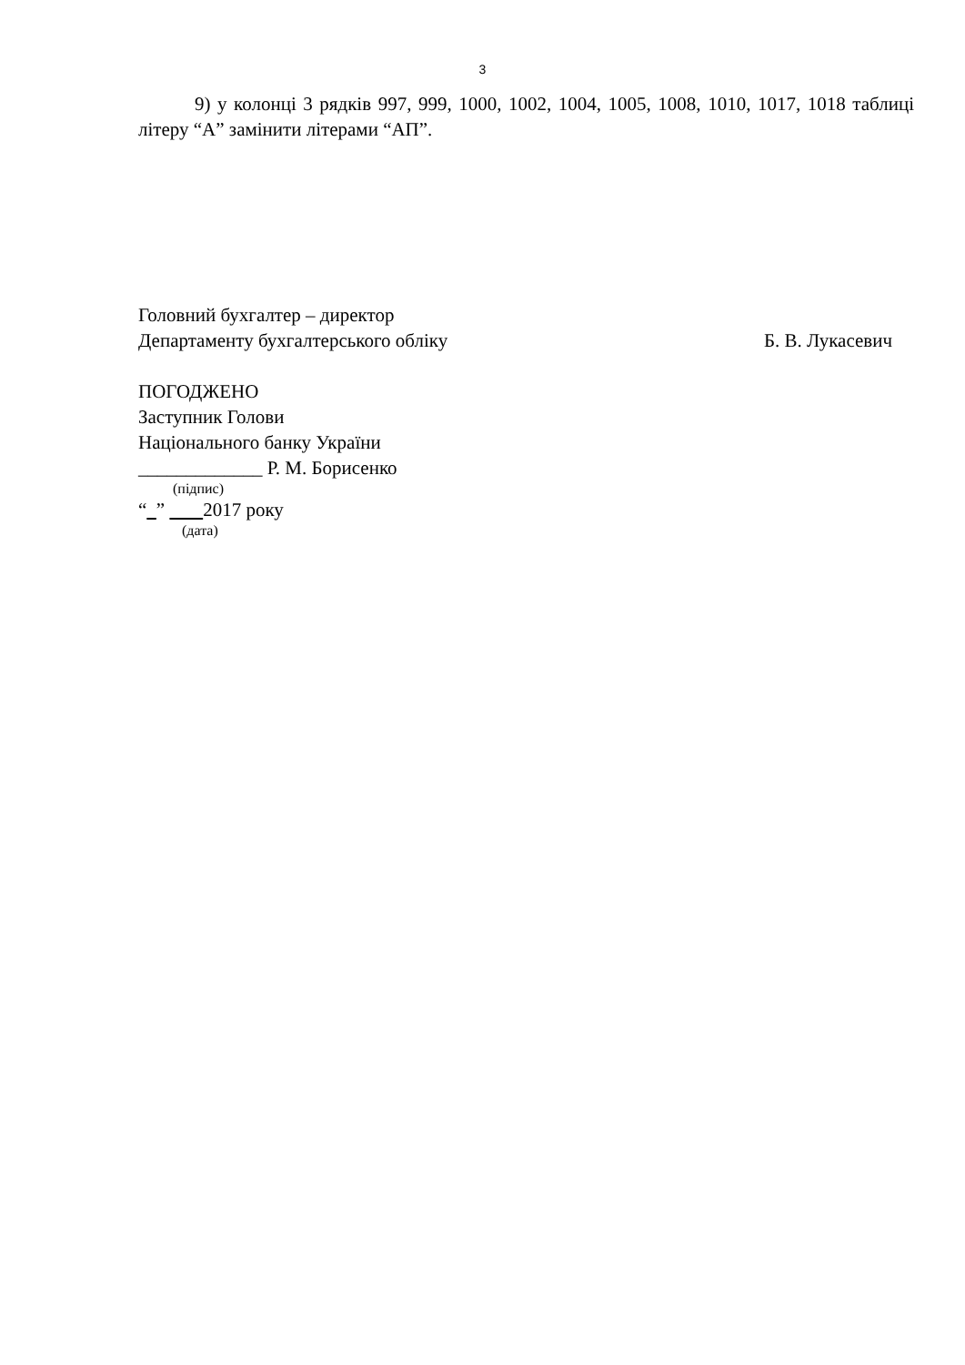3
9) у колонці 3 рядків 997, 999, 1000, 1002, 1004, 1005, 1008, 1010, 1017, 1018 таблиці літеру “А” замінити літерами “АП”.
Головний бухгалтер – директор
Департаменту бухгалтерського обліку
Б. В. Лукасевич
ПОГОДЖЕНО
Заступник Голови
Національного банку України
_____________ Р. М. Борисенко
(підпис)
“ ” 2017 року
(дата)